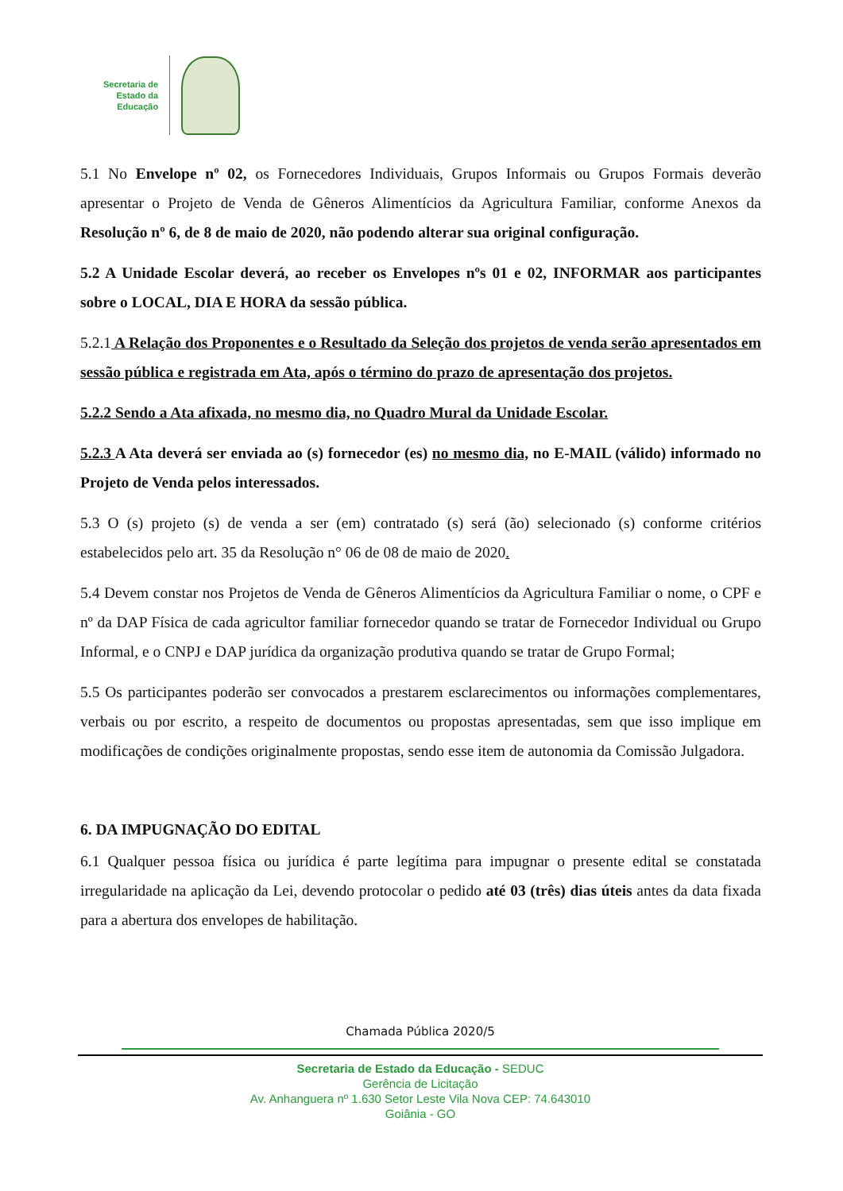Secretaria de
Estado da
Educação
5.1 No Envelope nº 02, os Fornecedores Individuais, Grupos Informais ou Grupos Formais deverão apresentar o Projeto de Venda de Gêneros Alimentícios da Agricultura Familiar, conforme Anexos da Resolução nº 6, de 8 de maio de 2020, não podendo alterar sua original configuração.
5.2 A Unidade Escolar deverá, ao receber os Envelopes nºs 01 e 02, INFORMAR aos participantes sobre o LOCAL, DIA E HORA da sessão pública.
5.2.1 A Relação dos Proponentes e o Resultado da Seleção dos projetos de venda serão apresentados em sessão pública e registrada em Ata, após o término do prazo de apresentação dos projetos.
5.2.2 Sendo a Ata afixada, no mesmo dia, no Quadro Mural da Unidade Escolar.
5.2.3 A Ata deverá ser enviada ao (s) fornecedor (es) no mesmo dia, no E-MAIL (válido) informado no Projeto de Venda pelos interessados.
5.3 O (s) projeto (s) de venda a ser (em) contratado (s) será (ão) selecionado (s) conforme critérios estabelecidos pelo art. 35 da Resolução n° 06 de 08 de maio de 2020.
5.4 Devem constar nos Projetos de Venda de Gêneros Alimentícios da Agricultura Familiar o nome, o CPF e nº da DAP Física de cada agricultor familiar fornecedor quando se tratar de Fornecedor Individual ou Grupo Informal, e o CNPJ e DAP jurídica da organização produtiva quando se tratar de Grupo Formal;
5.5 Os participantes poderão ser convocados a prestarem esclarecimentos ou informações complementares, verbais ou por escrito, a respeito de documentos ou propostas apresentadas, sem que isso implique em modificações de condições originalmente propostas, sendo esse item de autonomia da Comissão Julgadora.
6. DA IMPUGNAÇÃO DO EDITAL
6.1 Qualquer pessoa física ou jurídica é parte legítima para impugnar o presente edital se constatada irregularidade na aplicação da Lei, devendo protocolar o pedido até 03 (três) dias úteis antes da data fixada para a abertura dos envelopes de habilitação.
Chamada Pública 2020/5
Secretaria de Estado da Educação - SEDUC
Gerência de Licitação
Av. Anhanguera nº 1.630 Setor Leste Vila Nova CEP: 74.643010
Goiânia - GO